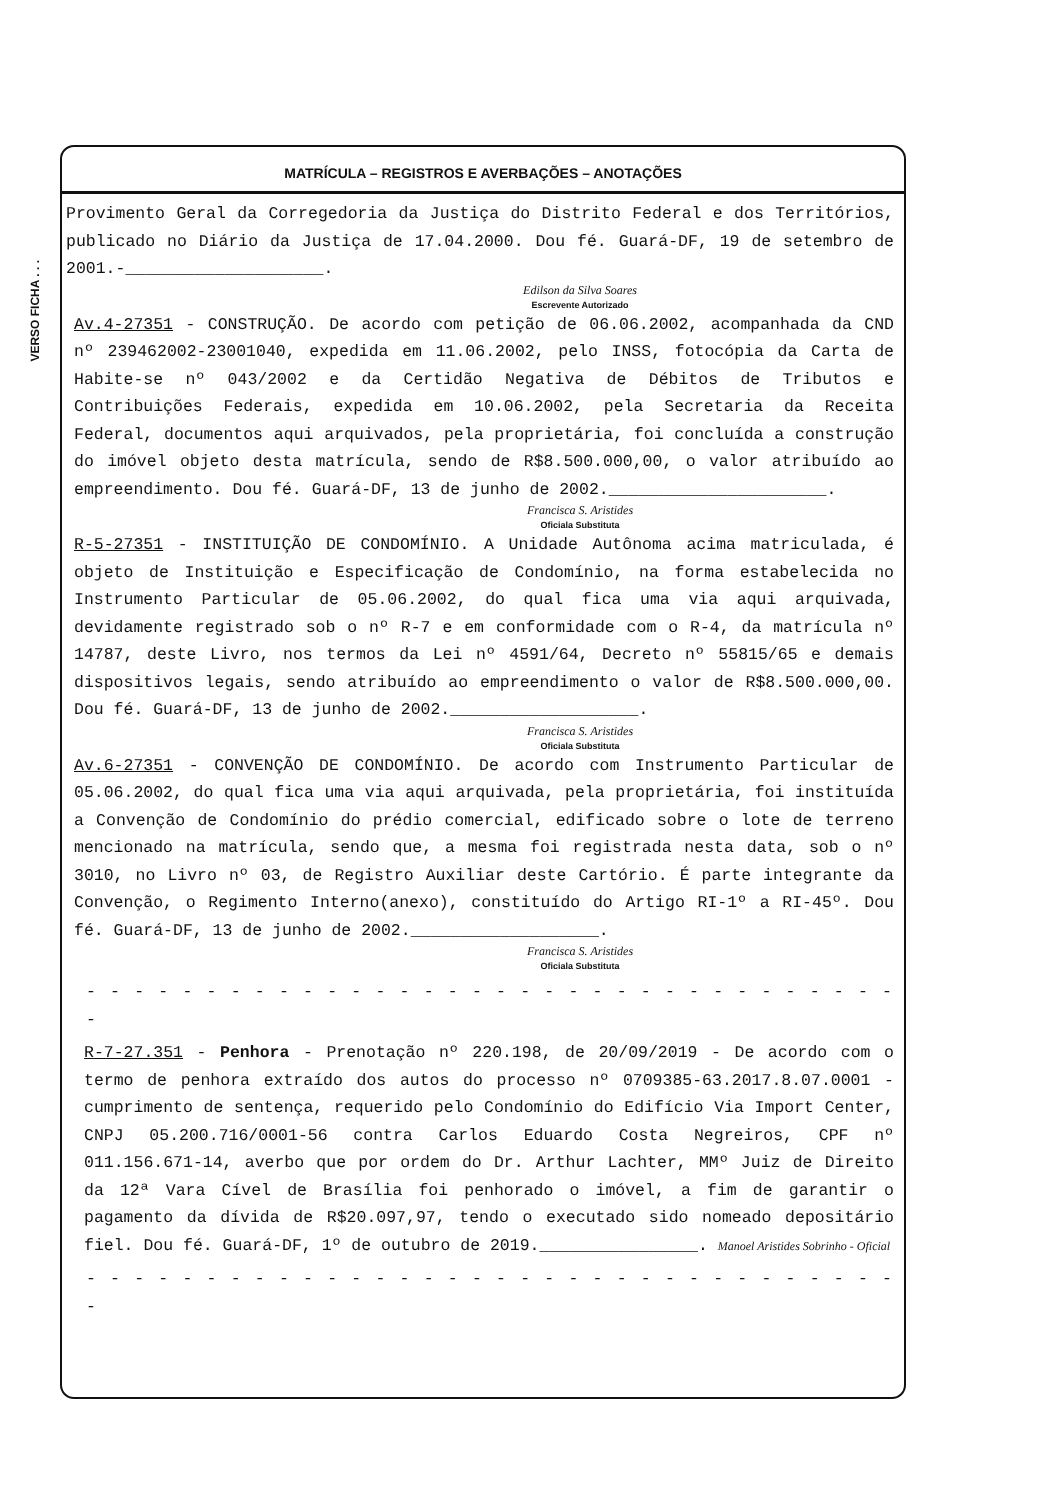VERSO FICHA . . .
MATRÍCULA – REGISTROS E AVERBAÇÕES – ANOTAÇÕES
Provimento Geral da Corregedoria da Justiça do Distrito Federal e dos Territórios, publicado no Diário da Justiça de 17.04.2000. Dou fé. Guará-DF, 19 de setembro de 2001.-____________________.
Edilson da Silva Soares
Escrevente Autorizado
Av.4-27351 - CONSTRUÇÃO. De acordo com petição de 06.06.2002, acompanhada da CND nº 239462002-23001040, expedida em 11.06.2002, pelo INSS, fotocópia da Carta de Habite-se nº 043/2002 e da Certidão Negativa de Débitos de Tributos e Contribuições Federais, expedida em 10.06.2002, pela Secretaria da Receita Federal, documentos aqui arquivados, pela proprietária, foi concluída a construção do imóvel objeto desta matrícula, sendo de R$8.500.000,00, o valor atribuído ao empreendimento. Dou fé. Guará-DF, 13 de junho de 2002.______________________.
Francisca S. Aristides
Oficiala Substituta
R-5-27351 - INSTITUIÇÃO DE CONDOMÍNIO. A Unidade Autônoma acima matriculada, é objeto de Instituição e Especificação de Condomínio, na forma estabelecida no Instrumento Particular de 05.06.2002, do qual fica uma via aqui arquivada, devidamente registrado sob o nº R-7 e em conformidade com o R-4, da matrícula nº 14787, deste Livro, nos termos da Lei nº 4591/64, Decreto nº 55815/65 e demais dispositivos legais, sendo atribuído ao empreendimento o valor de R$8.500.000,00. Dou fé. Guará-DF, 13 de junho de 2002.___________________.
Francisca S. Aristides
Oficiala Substituta
Av.6-27351 - CONVENÇÃO DE CONDOMÍNIO. De acordo com Instrumento Particular de 05.06.2002, do qual fica uma via aqui arquivada, pela proprietária, foi instituída a Convenção de Condomínio do prédio comercial, edificado sobre o lote de terreno mencionado na matrícula, sendo que, a mesma foi registrada nesta data, sob o nº 3010, no Livro nº 03, de Registro Auxiliar deste Cartório. É parte integrante da Convenção, o Regimento Interno(anexo), constituído do Artigo RI-1º a RI-45º. Dou fé. Guará-DF, 13 de junho de 2002.___________________.
Francisca S. Aristides
Oficiala Substituta
- - - - - - - - - - - - - - - - - - - - - - - - - - - - - - - - - - -
R-7-27.351 - Penhora - Prenotação nº 220.198, de 20/09/2019 - De acordo com o termo de penhora extraído dos autos do processo nº 0709385-63.2017.8.07.0001 - cumprimento de sentença, requerido pelo Condomínio do Edifício Via Import Center, CNPJ 05.200.716/0001-56 contra Carlos Eduardo Costa Negreiros, CPF nº 011.156.671-14, averbo que por ordem do Dr. Arthur Lachter, MMº Juiz de Direito da 12ª Vara Cível de Brasília foi penhorado o imóvel, a fim de garantir o pagamento da dívida de R$20.097,97, tendo o executado sido nomeado depositário fiel. Dou fé. Guará-DF, 1º de outubro de 2019.________________. Manoel Aristides Sobrinho - Oficial
- - - - - - - - - - - - - - - - - - - - - - - - - - - - - - - - - - -